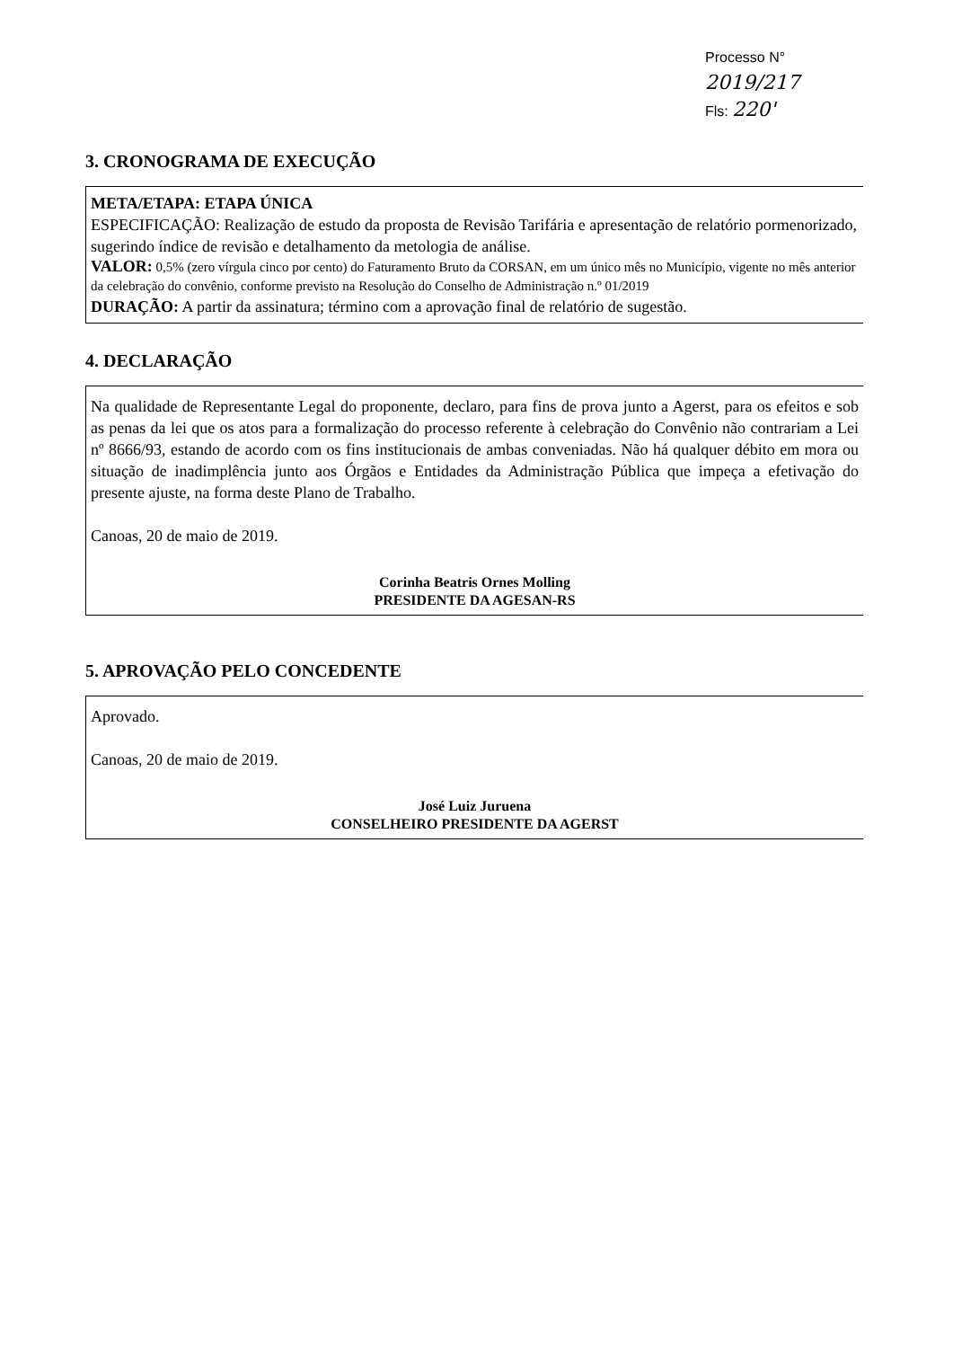Processo N° 2019/217
Fls: 220'
3. CRONOGRAMA DE EXECUÇÃO
META/ETAPA: ETAPA ÚNICA
ESPECIFICAÇÃO: Realização de estudo da proposta de Revisão Tarifária e apresentação de relatório pormenorizado, sugerindo índice de revisão e detalhamento da metologia de análise.
VALOR: 0,5% (zero vírgula cinco por cento) do Faturamento Bruto da CORSAN, em um único mês no Município, vigente no mês anterior da celebração do convênio, conforme previsto na Resolução do Conselho de Administração n.º 01/2019
DURAÇÃO: A partir da assinatura; término com a aprovação final de relatório de sugestão.
4. DECLARAÇÃO
Na qualidade de Representante Legal do proponente, declaro, para fins de prova junto a Agerst, para os efeitos e sob as penas da lei que os atos para a formalização do processo referente à celebração do Convênio não contrariam a Lei nº 8666/93, estando de acordo com os fins institucionais de ambas conveniadas. Não há qualquer débito em mora ou situação de inadimplência junto aos Órgãos e Entidades da Administração Pública que impeça a efetivação do presente ajuste, na forma deste Plano de Trabalho.
Canoas, 20 de maio de 2019.
Corinha Beatris Ornes Molling
PRESIDENTE DA AGESAN-RS
5. APROVAÇÃO PELO CONCEDENTE
Aprovado.
Canoas, 20 de maio de 2019.
José Luiz Juruena
CONSELHEIRO PRESIDENTE DA AGERST